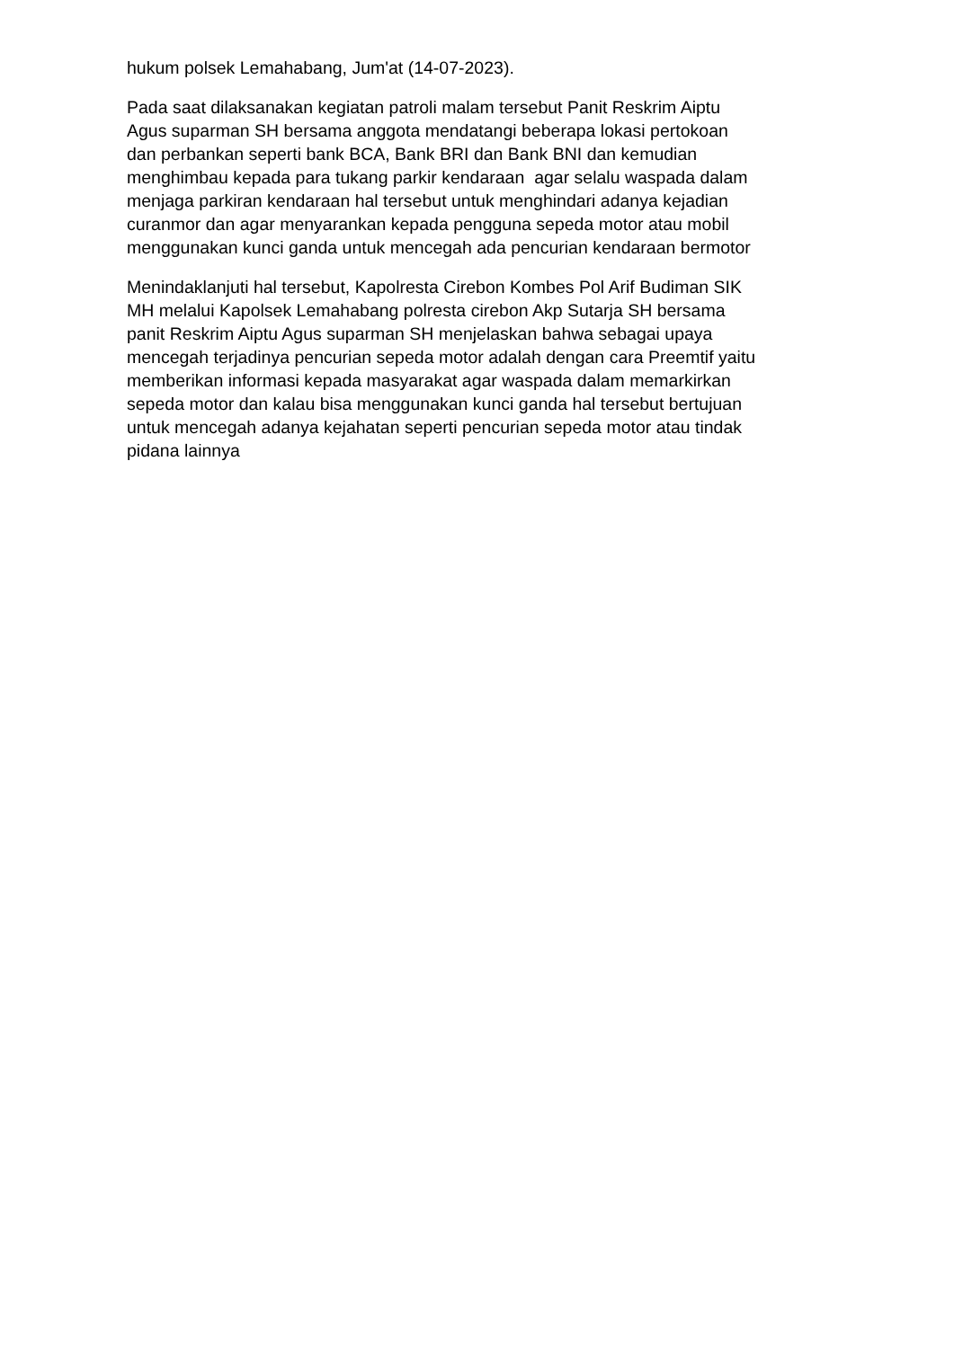hukum polsek Lemahabang, Jum'at (14-07-2023).
Pada saat dilaksanakan kegiatan patroli malam tersebut Panit Reskrim Aiptu
Agus suparman SH bersama anggota mendatangi beberapa lokasi pertokoan
dan perbankan seperti bank BCA, Bank BRI dan Bank BNI dan kemudian
menghimbau kepada para tukang parkir kendaraan agar selalu waspada dalam
menjaga parkiran kendaraan hal tersebut untuk menghindari adanya kejadian
curanmor dan agar menyarankan kepada pengguna sepeda motor atau mobil
menggunakan kunci ganda untuk mencegah ada pencurian kendaraan bermotor
Menindaklanjuti hal tersebut, Kapolresta Cirebon Kombes Pol Arif Budiman SIK
MH melalui Kapolsek Lemahabang polresta cirebon Akp Sutarja SH bersama
panit Reskrim Aiptu Agus suparman SH menjelaskan bahwa sebagai upaya
mencegah terjadinya pencurian sepeda motor adalah dengan cara Preemtif yaitu
memberikan informasi kepada masyarakat agar waspada dalam memarkirkan
sepeda motor dan kalau bisa menggunakan kunci ganda hal tersebut bertujuan
untuk mencegah adanya kejahatan seperti pencurian sepeda motor atau tindak
pidana lainnya